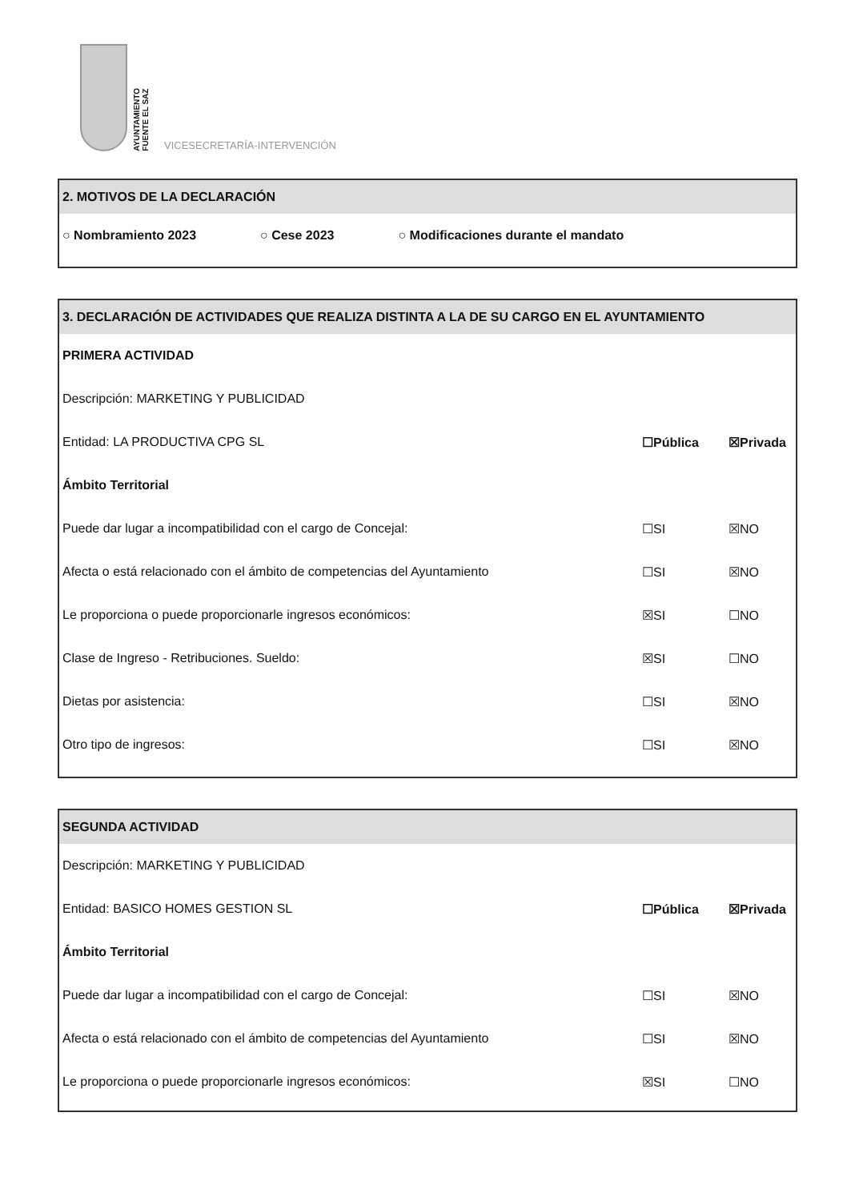AYUNTAMIENTO
FUENTE EL SAZ
VICESECRETARÍA-INTERVENCIÓN
2. MOTIVOS DE LA DECLARACIÓN
○ Nombramiento 2023 ○ Cese 2023 ○ Modificaciones durante el mandato
3. DECLARACIÓN DE ACTIVIDADES QUE REALIZA DISTINTA A LA DE SU CARGO EN EL AYUNTAMIENTO
PRIMERA ACTIVIDAD
Descripción: MARKETING Y PUBLICIDAD
Entidad: LA PRODUCTIVA CPG SL ☐Pública ☒Privada
Ámbito Territorial
Puede dar lugar a incompatibilidad con el cargo de Concejal: ☐SI ☒NO
Afecta o está relacionado con el ámbito de competencias del Ayuntamiento ☐SI ☒NO
Le proporciona o puede proporcionarle ingresos económicos: ☒SI ☐NO
Clase de Ingreso - Retribuciones. Sueldo: ☒SI ☐NO
Dietas por asistencia: ☐SI ☒NO
Otro tipo de ingresos: ☐SI ☒NO
SEGUNDA ACTIVIDAD
Descripción: MARKETING Y PUBLICIDAD
Entidad: BASICO HOMES GESTION SL ☐Pública ☒Privada
Ámbito Territorial
Puede dar lugar a incompatibilidad con el cargo de Concejal: ☐SI ☒NO
Afecta o está relacionado con el ámbito de competencias del Ayuntamiento ☐SI ☒NO
Le proporciona o puede proporcionarle ingresos económicos: ☒SI ☐NO